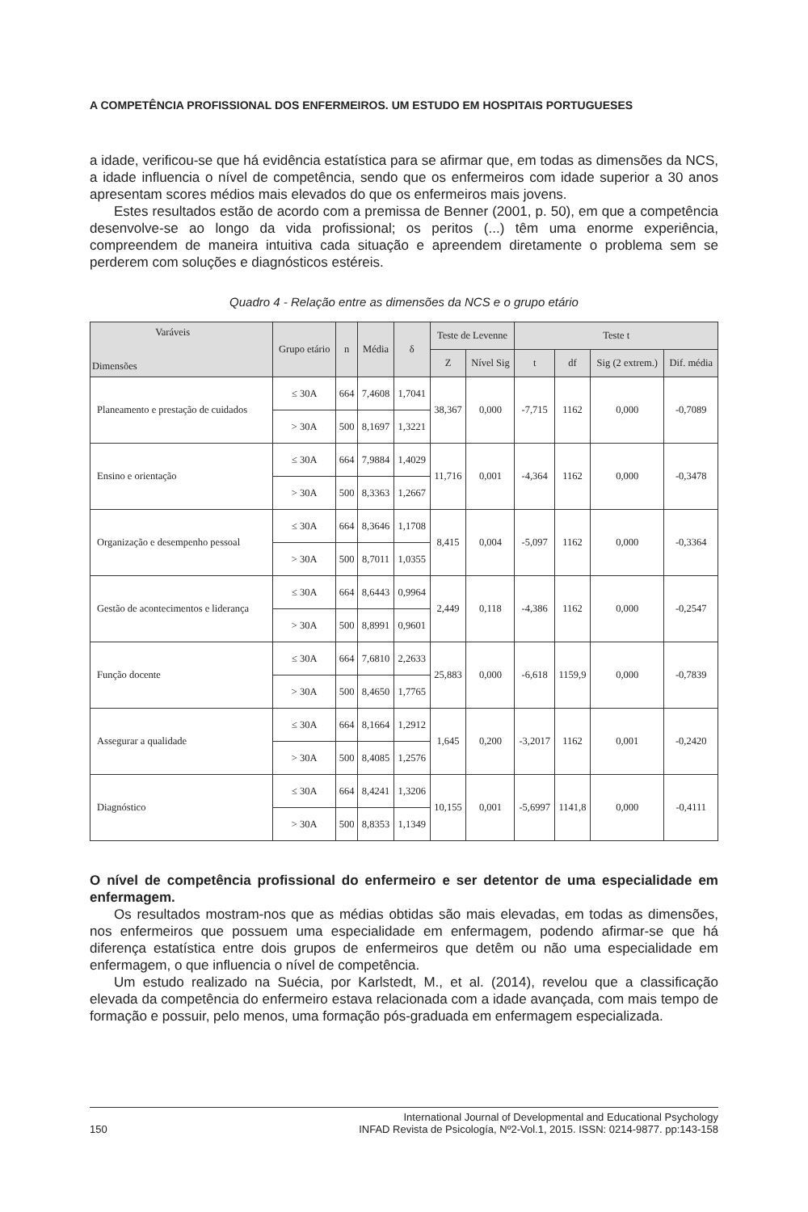A COMPETÊNCIA PROFISSIONAL DOS ENFERMEIROS. UM ESTUDO EM HOSPITAIS PORTUGUESES
a idade, verificou-se que há evidência estatística para se afirmar que, em todas as dimensões da NCS, a idade influencia o nível de competência, sendo que os enfermeiros com idade superior a 30 anos apresentam scores médios mais elevados do que os enfermeiros mais jovens.
Estes resultados estão de acordo com a premissa de Benner (2001, p. 50), em que a competência desenvolve-se ao longo da vida profissional; os peritos (...) têm uma enorme experiência, compreendem de maneira intuitiva cada situação e apreendem diretamente o problema sem se perderem com soluções e diagnósticos estéreis.
Quadro 4 - Relação entre as dimensões da NCS e o grupo etário
| Varáveis Dimensões | Grupo etário | n | Média | δ | Teste de Levenne | | Teste t | | | |
| --- | --- | --- | --- | --- | --- | --- | --- | --- | --- | --- |
| | | | | | Z | Nível Sig | t | df | Sig (2 extrem.) | Dif. média |
| Planeamento e prestação de cuidados | ≤ 30A | 664 | 7,4608 | 1,7041 | 38,367 | 0,000 | -7,715 | 1162 | 0,000 | -0,7089 |
| | > 30A | 500 | 8,1697 | 1,3221 | | | | | | |
| Ensino e orientação | ≤ 30A | 664 | 7,9884 | 1,4029 | 11,716 | 0,001 | -4,364 | 1162 | 0,000 | -0,3478 |
| | > 30A | 500 | 8,3363 | 1,2667 | | | | | | |
| Organização e desempenho pessoal | ≤ 30A | 664 | 8,3646 | 1,1708 | 8,415 | 0,004 | -5,097 | 1162 | 0,000 | -0,3364 |
| | > 30A | 500 | 8,7011 | 1,0355 | | | | | | |
| Gestão de acontecimentos e liderança | ≤ 30A | 664 | 8,6443 | 0,9964 | 2,449 | 0,118 | -4,386 | 1162 | 0,000 | -0,2547 |
| | > 30A | 500 | 8,8991 | 0,9601 | | | | | | |
| Função docente | ≤ 30A | 664 | 7,6810 | 2,2633 | 25,883 | 0,000 | -6,618 | 1159,9 | 0,000 | -0,7839 |
| | > 30A | 500 | 8,4650 | 1,7765 | | | | | | |
| Assegurar a qualidade | ≤ 30A | 664 | 8,1664 | 1,2912 | 1,645 | 0,200 | -3,2017 | 1162 | 0,001 | -0,2420 |
| | > 30A | 500 | 8,4085 | 1,2576 | | | | | | |
| Diagnóstico | ≤ 30A | 664 | 8,4241 | 1,3206 | 10,155 | 0,001 | -5,6997 | 1141,8 | 0,000 | -0,4111 |
| | > 30A | 500 | 8,8353 | 1,1349 | | | | | | |
O nível de competência profissional do enfermeiro e ser detentor de uma especialidade em enfermagem.
Os resultados mostram-nos que as médias obtidas são mais elevadas, em todas as dimensões, nos enfermeiros que possuem uma especialidade em enfermagem, podendo afirmar-se que há diferença estatística entre dois grupos de enfermeiros que detêm ou não uma especialidade em enfermagem, o que influencia o nível de competência.
Um estudo realizado na Suécia, por Karlstedt, M., et al. (2014), revelou que a classificação elevada da competência do enfermeiro estava relacionada com a idade avançada, com mais tempo de formação e possuir, pelo menos, uma formação pós-graduada em enfermagem especializada.
150 International Journal of Developmental and Educational Psychology
INFAD Revista de Psicología, Nº2-Vol.1, 2015. ISSN: 0214-9877. pp:143-158